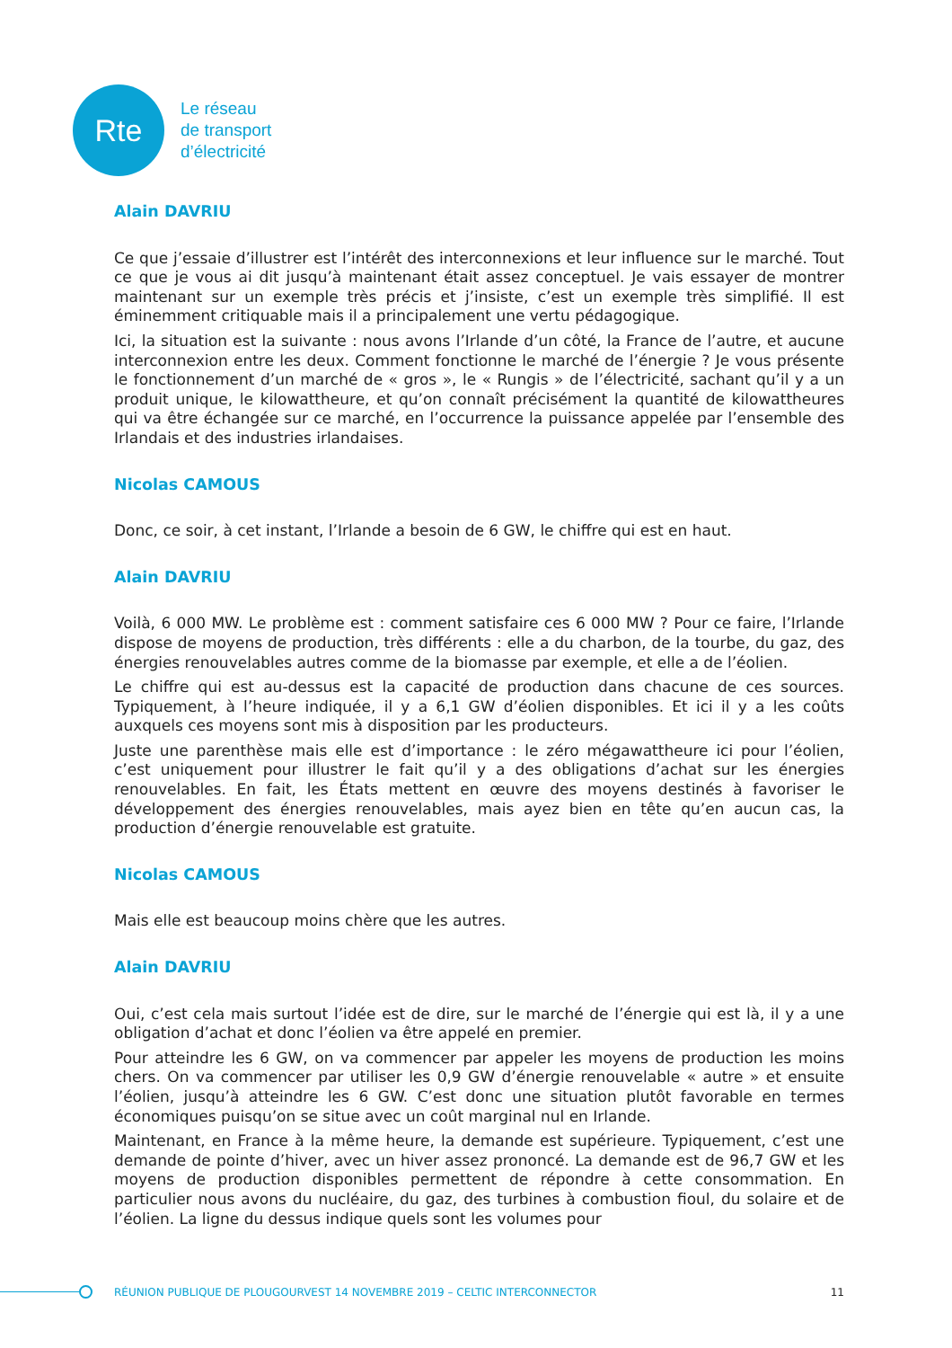Rte
Le réseau
de transport
d’électricité
Alain DAVRIU
Ce que j’essaie d’illustrer est l’intérêt des interconnexions et leur influence sur le marché. Tout ce que je vous ai dit jusqu’à maintenant était assez conceptuel. Je vais essayer de montrer maintenant sur un exemple très précis et j’insiste, c’est un exemple très simplifié. Il est éminemment critiquable mais il a principalement une vertu pédagogique.
Ici, la situation est la suivante : nous avons l’Irlande d’un côté, la France de l’autre, et aucune interconnexion entre les deux. Comment fonctionne le marché de l’énergie ? Je vous présente le fonctionnement d’un marché de « gros », le « Rungis » de l’électricité, sachant qu’il y a un produit unique, le kilowattheure, et qu’on connaît précisément la quantité de kilowattheures qui va être échangée sur ce marché, en l’occurrence la puissance appelée par l’ensemble des Irlandais et des industries irlandaises.
Nicolas CAMOUS
Donc, ce soir, à cet instant, l’Irlande a besoin de 6 GW, le chiffre qui est en haut.
Alain DAVRIU
Voilà, 6 000 MW. Le problème est : comment satisfaire ces 6 000 MW ? Pour ce faire, l’Irlande dispose de moyens de production, très différents : elle a du charbon, de la tourbe, du gaz, des énergies renouvelables autres comme de la biomasse par exemple, et elle a de l’éolien.
Le chiffre qui est au-dessus est la capacité de production dans chacune de ces sources. Typiquement, à l’heure indiquée, il y a 6,1 GW d’éolien disponibles. Et ici il y a les coûts auxquels ces moyens sont mis à disposition par les producteurs.
Juste une parenthèse mais elle est d’importance : le zéro mégawattheure ici pour l’éolien, c’est uniquement pour illustrer le fait qu’il y a des obligations d’achat sur les énergies renouvelables. En fait, les États mettent en œuvre des moyens destinés à favoriser le développement des énergies renouvelables, mais ayez bien en tête qu’en aucun cas, la production d’énergie renouvelable est gratuite.
Nicolas CAMOUS
Mais elle est beaucoup moins chère que les autres.
Alain DAVRIU
Oui, c’est cela mais surtout l’idée est de dire, sur le marché de l’énergie qui est là, il y a une obligation d’achat et donc l’éolien va être appelé en premier.
Pour atteindre les 6 GW, on va commencer par appeler les moyens de production les moins chers. On va commencer par utiliser les 0,9 GW d’énergie renouvelable « autre » et ensuite l’éolien, jusqu’à atteindre les 6 GW. C’est donc une situation plutôt favorable en termes économiques puisqu’on se situe avec un coût marginal nul en Irlande.
Maintenant, en France à la même heure, la demande est supérieure. Typiquement, c’est une demande de pointe d’hiver, avec un hiver assez prononcé. La demande est de 96,7 GW et les moyens de production disponibles permettent de répondre à cette consommation. En particulier nous avons du nucléaire, du gaz, des turbines à combustion fioul, du solaire et de l’éolien. La ligne du dessus indique quels sont les volumes pour
RÉUNION PUBLIQUE DE PLOUGOURVEST 14 NOVEMBRE 2019 – CELTIC INTERCONNECTOR 11